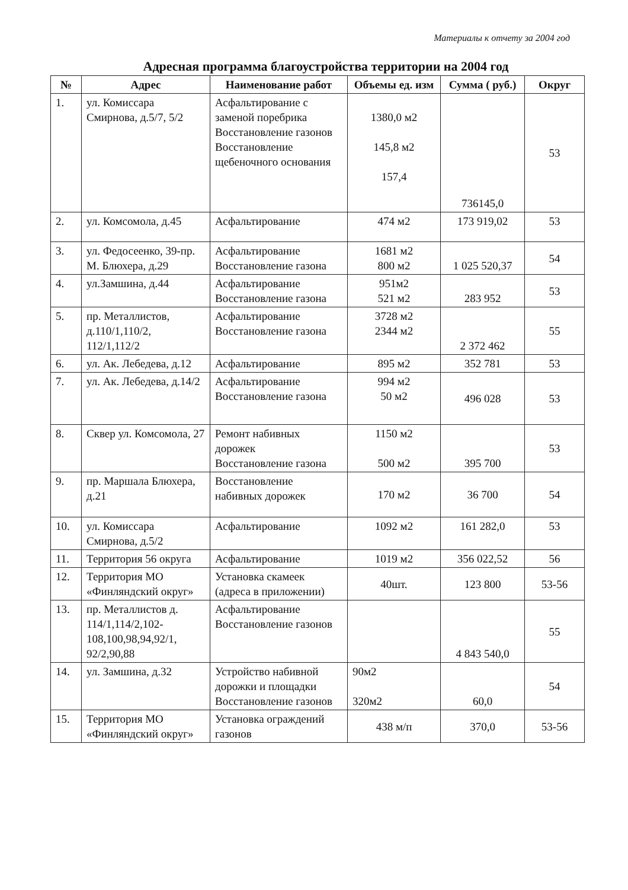Материалы к отчету за 2004 год
Адресная программа благоустройства территории на 2004 год
| № | Адрес | Наименование работ | Объемы ед. изм | Сумма ( руб.) | Округ |
| --- | --- | --- | --- | --- | --- |
| 1. | ул. Комиссара Смирнова, д.5/7, 5/2 | Асфальтирование с заменой поребрика Восстановление газонов Восстановление щебеночного основания | 1380,0 м2 145,8 м2 157,4 | 736145,0 | 53 |
| 2. | ул. Комсомола, д.45 | Асфальтирование | 474 м2 | 173 919,02 | 53 |
| 3. | ул. Федосеенко, 39-пр. М. Блюхера, д.29 | Асфальтирование Восстановление газона | 1681 м2 800 м2 | 1 025 520,37 | 54 |
| 4. | ул.Замшина, д.44 | Асфальтирование Восстановление газона | 951м2 521 м2 | 283 952 | 53 |
| 5. | пр. Металлистов, д.110/1,110/2, 112/1,112/2 | Асфальтирование Восстановление газона | 3728 м2 2344 м2 | 2 372 462 | 55 |
| 6. | ул. Ак. Лебедева, д.12 | Асфальтирование | 895 м2 | 352 781 | 53 |
| 7. | ул. Ак. Лебедева, д.14/2 | Асфальтирование Восстановление газона | 994 м2 50 м2 | 496 028 | 53 |
| 8. | Сквер ул. Комсомола, 27 | Ремонт набивных дорожек Восстановление газона | 1150 м2 500 м2 | 395 700 | 53 |
| 9. | пр. Маршала Блюхера, д.21 | Восстановление набивных дорожек | 170 м2 | 36 700 | 54 |
| 10. | ул. Комиссара Смирнова, д.5/2 | Асфальтирование | 1092 м2 | 161 282,0 | 53 |
| 11. | Территория 56 округа | Асфальтирование | 1019 м2 | 356 022,52 | 56 |
| 12. | Территория МО «Финляндский округ» | Установка скамеек (адреса в приложении) | 40шт. | 123 800 | 53-56 |
| 13. | пр. Металлистов д. 114/1,114/2,102-108,100,98,94,92/1, 92/2,90,88 | Асфальтирование Восстановление газонов | | 4 843 540,0 | 55 |
| 14. | ул. Замшина, д.32 | Устройство набивной дорожки и площадки Восстановление газонов | 90м2 320м2 | 60,0 | 54 |
| 15. | Территория МО «Финляндский округ» | Установка ограждений газонов | 438 м/п | 370,0 | 53-56 |